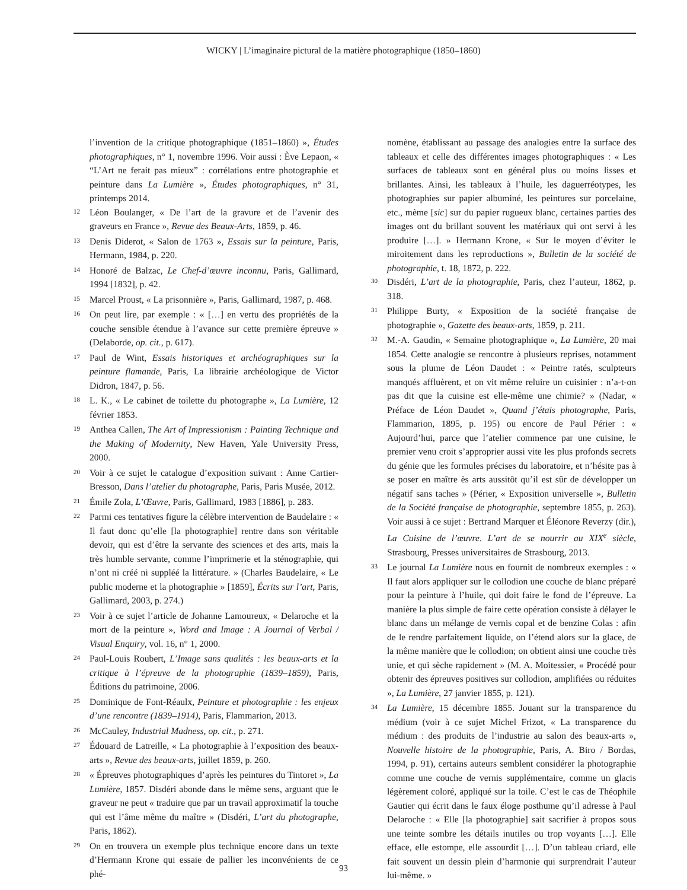WICKY | L’imaginaire pictural de la matière photographique (1850–1860)
l’invention de la critique photographique (1851–1860) », Études photographiques, n° 1, novembre 1996. Voir aussi : Ève Lepaon, « “L’Art ne ferait pas mieux” : corrélations entre photographie et peinture dans La Lumière », Études photographiques, n° 31, printemps 2014.
12
Léon Boulanger, « De l’art de la gravure et de l’avenir des graveurs en France », Revue des Beaux-Arts, 1859, p. 46.
13
Denis Diderot, « Salon de 1763 », Essais sur la peinture, Paris, Hermann, 1984, p. 220.
14
Honoré de Balzac, Le Chef-d’œuvre inconnu, Paris, Gallimard, 1994 [1832], p. 42.
15
Marcel Proust, « La prisonnière », Paris, Gallimard, 1987, p. 468.
16
On peut lire, par exemple : « […] en vertu des propriétés de la couche sensible étendue à l’avance sur cette première épreuve » (Delaborde, op. cit., p. 617).
17
Paul de Wint, Essais historiques et archéographiques sur la peinture flamande, Paris, La librairie archéologique de Victor Didron, 1847, p. 56.
18
L. K., « Le cabinet de toilette du photographe », La Lumière, 12 février 1853.
19
Anthea Callen, The Art of Impressionism : Painting Technique and the Making of Modernity, New Haven, Yale University Press, 2000.
20
Voir à ce sujet le catalogue d’exposition suivant : Anne Cartier-Bresson, Dans l’atelier du photographe, Paris, Paris Musée, 2012.
21
Émile Zola, L’Œuvre, Paris, Gallimard, 1983 [1886], p. 283.
22
Parmi ces tentatives figure la célèbre intervention de Baudelaire : « Il faut donc qu’elle [la photographie] rentre dans son véritable devoir, qui est d’être la servante des sciences et des arts, mais la très humble servante, comme l’imprimerie et la sténographie, qui n’ont ni créé ni suppléé la littérature. » (Charles Baudelaire, « Le public moderne et la photographie » [1859], Écrits sur l’art, Paris, Gallimard, 2003, p. 274.)
23
Voir à ce sujet l’article de Johanne Lamoureux, « Delaroche et la mort de la peinture », Word and Image : A Journal of Verbal / Visual Enquiry, vol. 16, n° 1, 2000.
24
Paul-Louis Roubert, L’Image sans qualités : les beaux-arts et la critique à l’épreuve de la photographie (1839–1859), Paris, Éditions du patrimoine, 2006.
25
Dominique de Font-Réaulx, Peinture et photographie : les enjeux d’une rencontre (1839–1914), Paris, Flammarion, 2013.
26
McCauley, Industrial Madness, op. cit., p. 271.
27
Édouard de Latreille, « La photographie à l’exposition des beaux-arts », Revue des beaux-arts, juillet 1859, p. 260.
28
« Épreuves photographiques d’après les peintures du Tintoret », La Lumière, 1857. Disdéri abonde dans le même sens, arguant que le graveur ne peut « traduire que par un travail approximatif la touche qui est l’âme même du maître » (Disdéri, L’art du photographe, Paris, 1862).
29
On en trouvera un exemple plus technique encore dans un texte d’Hermann Krone qui essaie de pallier les inconvénients de ce phé-
nomène, établissant au passage des analogies entre la surface des tableaux et celle des différentes images photographiques : « Les surfaces de tableaux sont en général plus ou moins lisses et brillantes. Ainsi, les tableaux à l’huile, les daguerréotypes, les photographies sur papier albuminé, les peintures sur porcelaine, etc., mème [sic] sur du papier rugueux blanc, certaines parties des images ont du brillant souvent les matériaux qui ont servi à les produire […]. » Hermann Krone, « Sur le moyen d’éviter le miroitement dans les reproductions », Bulletin de la société de photographie, t. 18, 1872, p. 222.
30
Disdéri, L’art de la photographie, Paris, chez l’auteur, 1862, p. 318.
31
Philippe Burty, « Exposition de la société française de photographie », Gazette des beaux-arts, 1859, p. 211.
32
M.-A. Gaudin, « Semaine photographique », La Lumière, 20 mai 1854. Cette analogie se rencontre à plusieurs reprises, notamment sous la plume de Léon Daudet : « Peintre ratés, sculpteurs manqués affluèrent, et on vit même reluire un cuisinier : n’a-t-on pas dit que la cuisine est elle-même une chimie? » (Nadar, « Préface de Léon Daudet », Quand j’étais photographe, Paris, Flammarion, 1895, p. 195) ou encore de Paul Périer : « Aujourd’hui, parce que l’atelier commence par une cuisine, le premier venu croit s’approprier aussi vite les plus profonds secrets du génie que les formules précises du laboratoire, et n’hésite pas à se poser en maître ès arts aussitôt qu’il est sûr de développer un négatif sans taches » (Périer, « Exposition universelle », Bulletin de la Société française de photographie, septembre 1855, p. 263). Voir aussi à ce sujet : Bertrand Marquer et Éléonore Reverzy (dir.), La Cuisine de l’œuvre. L’art de se nourrir au XIX<sup>e</sup> siècle, Strasbourg, Presses universitaires de Strasbourg, 2013.
33
Le journal La Lumière nous en fournit de nombreux exemples : « Il faut alors appliquer sur le collodion une couche de blanc préparé pour la peinture à l’huile, qui doit faire le fond de l’épreuve. La manière la plus simple de faire cette opération consiste à délayer le blanc dans un mélange de vernis copal et de benzine Colas : afin de le rendre parfaitement liquide, on l’étend alors sur la glace, de la même manière que le collodion; on obtient ainsi une couche très unie, et qui sèche rapidement » (M. A. Moitessier, « Procédé pour obtenir des épreuves positives sur collodion, amplifiées ou réduites », La Lumière, 27 janvier 1855, p. 121).
34
La Lumière, 15 décembre 1855. Jouant sur la transparence du médium (voir à ce sujet Michel Frizot, « La transparence du médium : des produits de l’industrie au salon des beaux-arts », Nouvelle histoire de la photographie, Paris, A. Biro / Bordas, 1994, p. 91), certains auteurs semblent considérer la photographie comme une couche de vernis supplémentaire, comme un glacis légèrement coloré, appliqué sur la toile. C’est le cas de Théophile Gautier qui écrit dans le faux éloge posthume qu’il adresse à Paul Delaroche : « Elle [la photographie] sait sacrifier à propos sous une teinte sombre les détails inutiles ou trop voyants […]. Elle efface, elle estompe, elle assourdit […]. D’un tableau criard, elle fait souvent un dessin plein d’harmonie qui surprendrait l’auteur lui-même. »
93